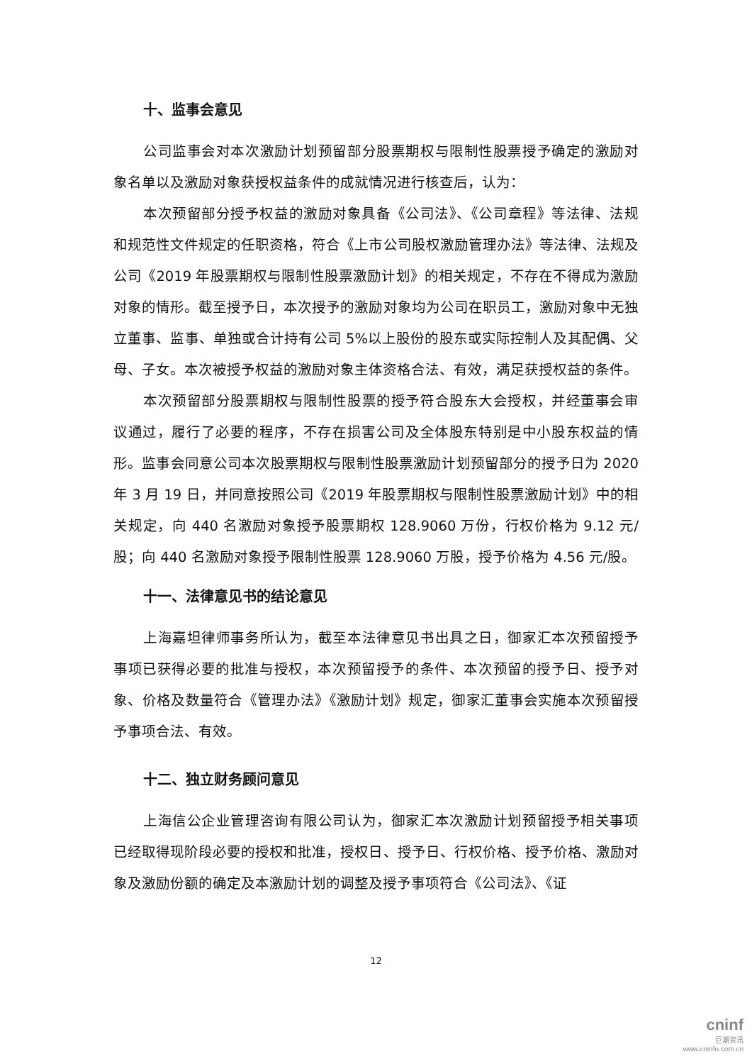十、监事会意见
公司监事会对本次激励计划预留部分股票期权与限制性股票授予确定的激励对象名单以及激励对象获授权益条件的成就情况进行核查后，认为：
本次预留部分授予权益的激励对象具备《公司法》、《公司章程》等法律、法规和规范性文件规定的任职资格，符合《上市公司股权激励管理办法》等法律、法规及公司《2019 年股票期权与限制性股票激励计划》的相关规定，不存在不得成为激励对象的情形。截至授予日，本次授予的激励对象均为公司在职员工，激励对象中无独立董事、监事、单独或合计持有公司 5%以上股份的股东或实际控制人及其配偶、父母、子女。本次被授予权益的激励对象主体资格合法、有效，满足获授权益的条件。
本次预留部分股票期权与限制性股票的授予符合股东大会授权，并经董事会审议通过，履行了必要的程序，不存在损害公司及全体股东特别是中小股东权益的情形。监事会同意公司本次股票期权与限制性股票激励计划预留部分的授予日为 2020 年 3 月 19 日，并同意按照公司《2019 年股票期权与限制性股票激励计划》中的相关规定，向 440 名激励对象授予股票期权 128.9060 万份，行权价格为 9.12 元/股；向 440 名激励对象授予限制性股票 128.9060 万股，授予价格为 4.56 元/股。
十一、法律意见书的结论意见
上海嘉坦律师事务所认为，截至本法律意见书出具之日，御家汇本次预留授予事项已获得必要的批准与授权，本次预留授予的条件、本次预留的授予日、授予对象、价格及数量符合《管理办法》《激励计划》规定，御家汇董事会实施本次预留授予事项合法、有效。
十二、独立财务顾问意见
上海信公企业管理咨询有限公司认为，御家汇本次激励计划预留授予相关事项已经取得现阶段必要的授权和批准，授权日、授予日、行权价格、授予价格、激励对象及激励份额的确定及本激励计划的调整及授予事项符合《公司法》、《证
12
cninf
巨潮资讯
www.cninfo.com.cn